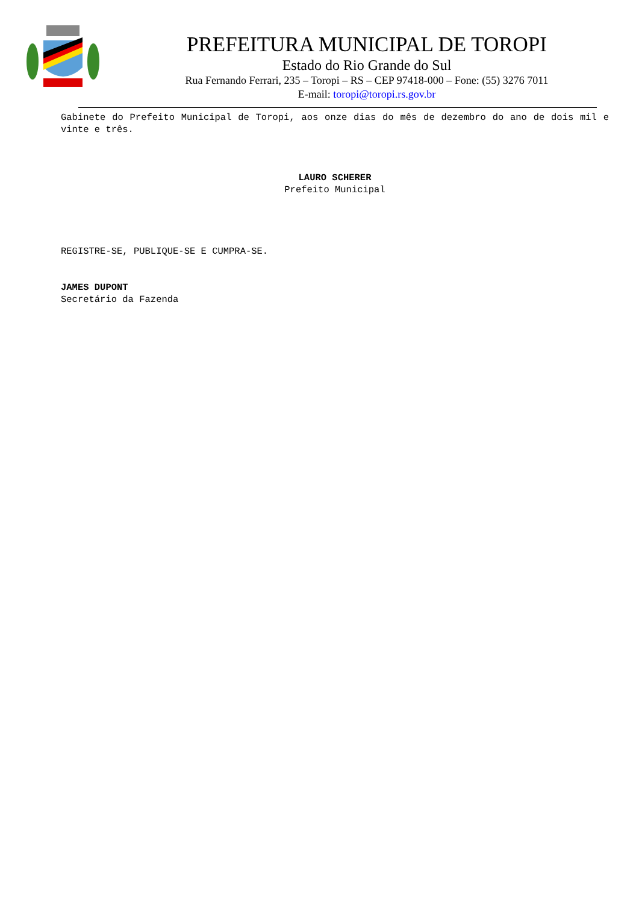PREFEITURA MUNICIPAL DE TOROPI
Estado do Rio Grande do Sul
Rua Fernando Ferrari, 235 – Toropi – RS – CEP 97418-000 – Fone: (55) 3276 7011
E-mail: toropi@toropi.rs.gov.br
Gabinete do Prefeito Municipal de Toropi, aos onze dias do mês de dezembro do ano de dois mil e vinte e três.
LAURO SCHERER
Prefeito Municipal
REGISTRE-SE, PUBLIQUE-SE E CUMPRA-SE.
JAMES DUPONT
Secretário da Fazenda